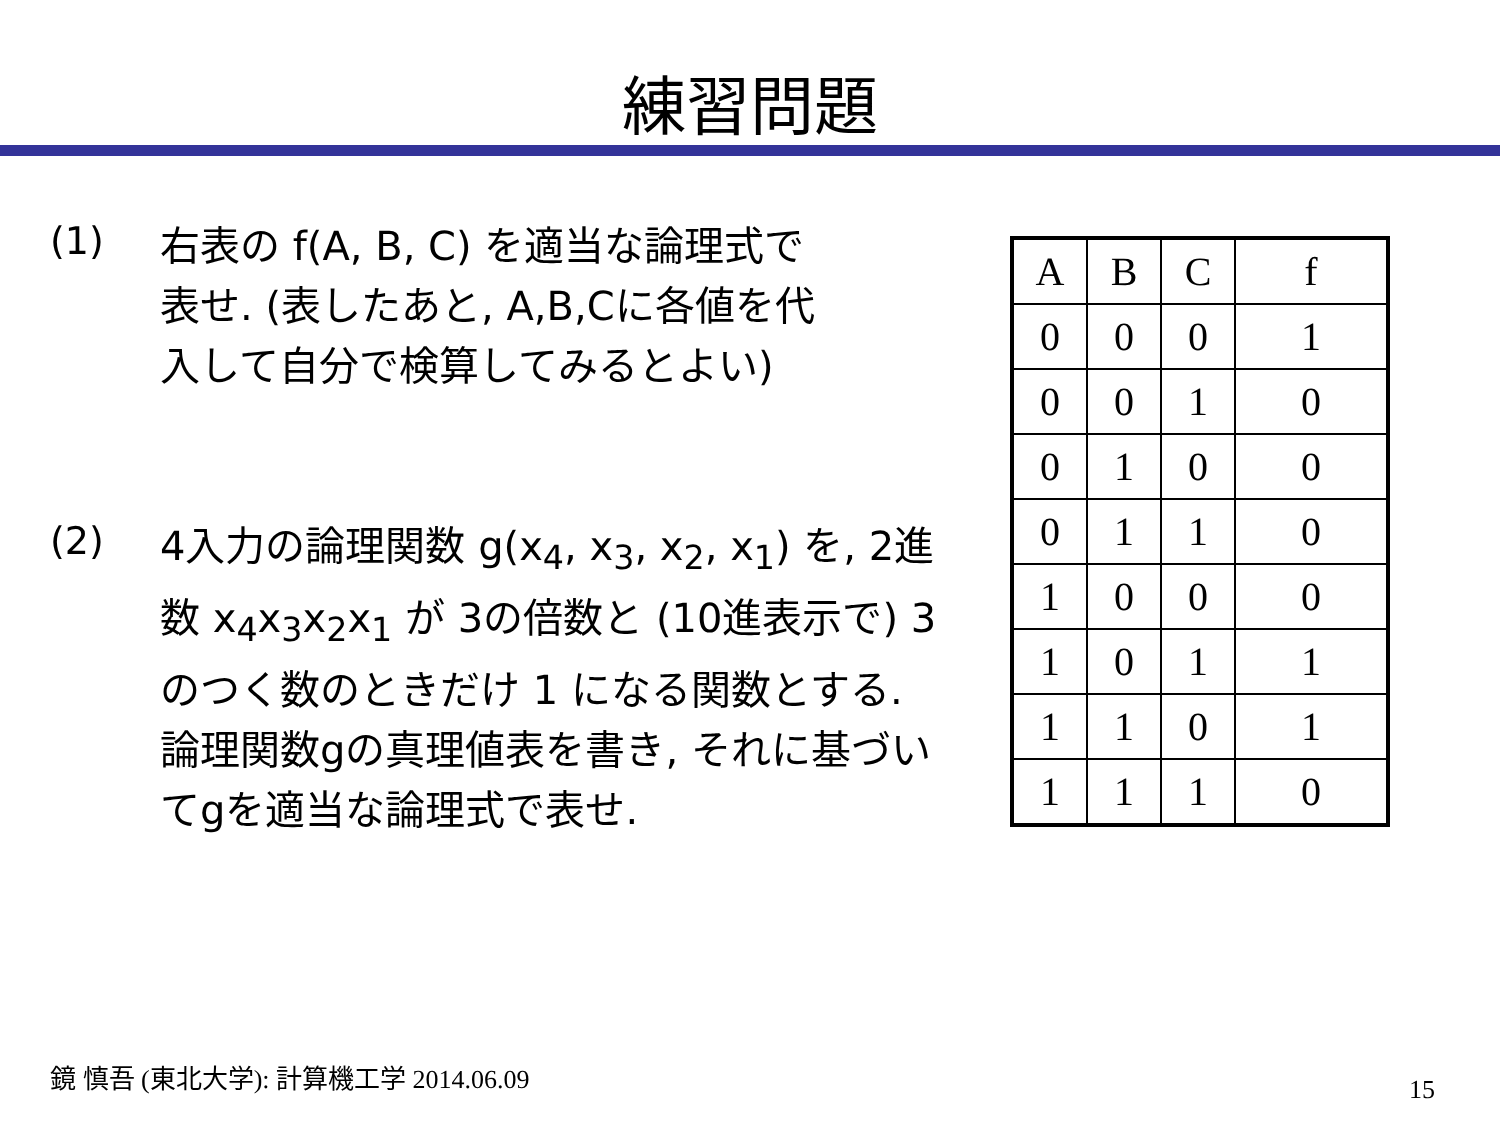練習問題
(1)
右表の f(A, B, C) を適当な論理式で表せ. (表したあと, A,B,Cに各値を代入して自分で検算してみるとよい)
(2)
4入力の論理関数 g(x<sub>4</sub>, x<sub>3</sub>, x<sub>2</sub>, x<sub>1</sub>) を, 2進数 x<sub>4</sub>x<sub>3</sub>x<sub>2</sub>x<sub>1</sub> が 3の倍数と (10進表示で) 3のつく数のときだけ 1 になる関数とする. 論理関数gの真理値表を書き, それに基づいてgを適当な論理式で表せ.
| A | B | C | f |
| 0 | 0 | 0 | 1 |
| 0 | 0 | 1 | 0 |
| 0 | 1 | 0 | 0 |
| 0 | 1 | 1 | 0 |
| 1 | 0 | 0 | 0 |
| 1 | 0 | 1 | 1 |
| 1 | 1 | 0 | 1 |
| 1 | 1 | 1 | 0 |
鏡 慎吾 (東北大学): 計算機工学 2014.06.09
15